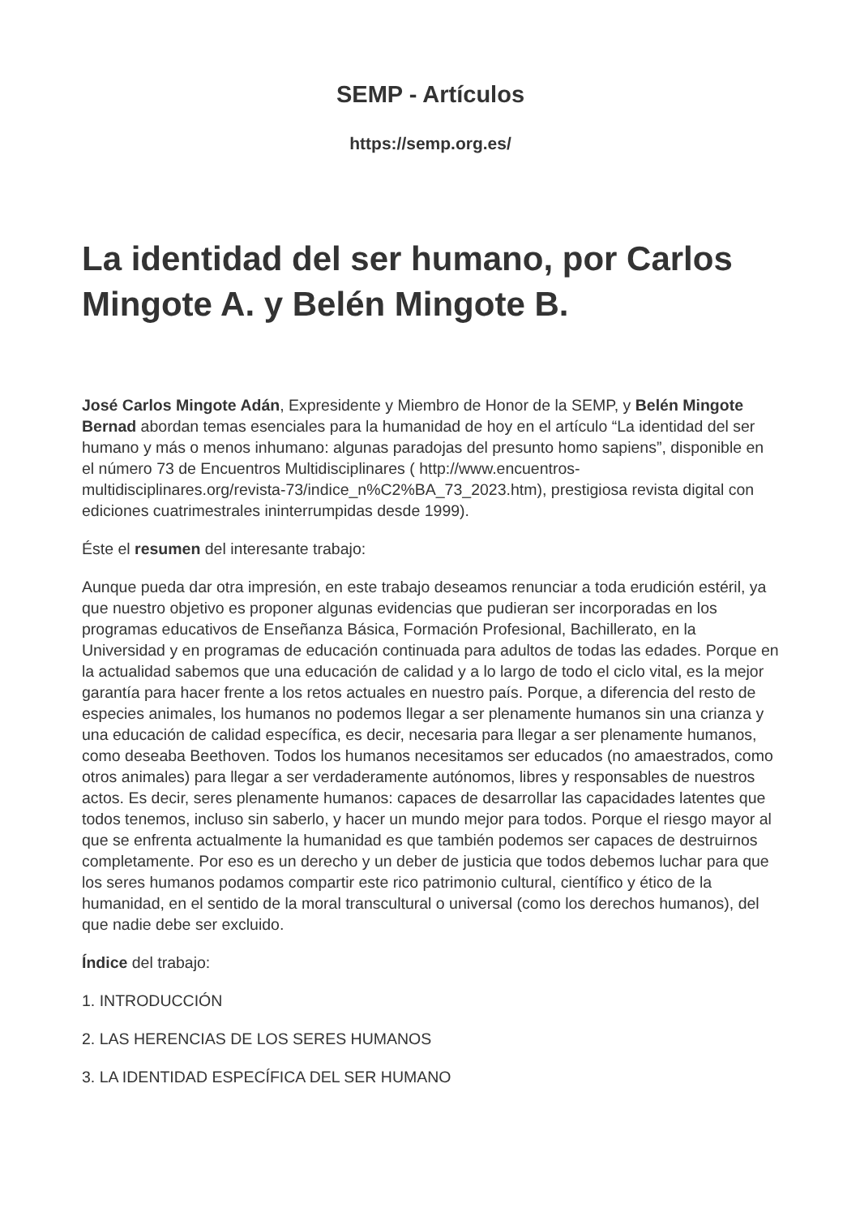SEMP - Artículos
https://semp.org.es/
La identidad del ser humano, por Carlos Mingote A. y Belén Mingote B.
José Carlos Mingote Adán, Expresidente y Miembro de Honor de la SEMP, y Belén Mingote Bernad abordan temas esenciales para la humanidad de hoy en el artículo “La identidad del ser humano y más o menos inhumano: algunas paradojas del presunto homo sapiens”, disponible en el número 73 de Encuentros Multidisciplinares ( http://www.encuentros-multidisciplinares.org/revista-73/indice_n%C2%BA_73_2023.htm), prestigiosa revista digital con ediciones cuatrimestrales ininterrumpidas desde 1999).
Éste el resumen del interesante trabajo:
Aunque pueda dar otra impresión, en este trabajo deseamos renunciar a toda erudición estéril, ya que nuestro objetivo es proponer algunas evidencias que pudieran ser incorporadas en los programas educativos de Enseñanza Básica, Formación Profesional, Bachillerato, en la Universidad y en programas de educación continuada para adultos de todas las edades. Porque en la actualidad sabemos que una educación de calidad y a lo largo de todo el ciclo vital, es la mejor garantía para hacer frente a los retos actuales en nuestro país. Porque, a diferencia del resto de especies animales, los humanos no podemos llegar a ser plenamente humanos sin una crianza y una educación de calidad específica, es decir, necesaria para llegar a ser plenamente humanos, como deseaba Beethoven. Todos los humanos necesitamos ser educados (no amaestrados, como otros animales) para llegar a ser verdaderamente autónomos, libres y responsables de nuestros actos. Es decir, seres plenamente humanos: capaces de desarrollar las capacidades latentes que todos tenemos, incluso sin saberlo, y hacer un mundo mejor para todos. Porque el riesgo mayor al que se enfrenta actualmente la humanidad es que también podemos ser capaces de destruirnos completamente. Por eso es un derecho y un deber de justicia que todos debemos luchar para que los seres humanos podamos compartir este rico patrimonio cultural, científico y ético de la humanidad, en el sentido de la moral transcultural o universal (como los derechos humanos), del que nadie debe ser excluido.
Índice del trabajo:
1. INTRODUCCIÓN
2. LAS HERENCIAS DE LOS SERES HUMANOS
3. LA IDENTIDAD ESPECÍFICA DEL SER HUMANO